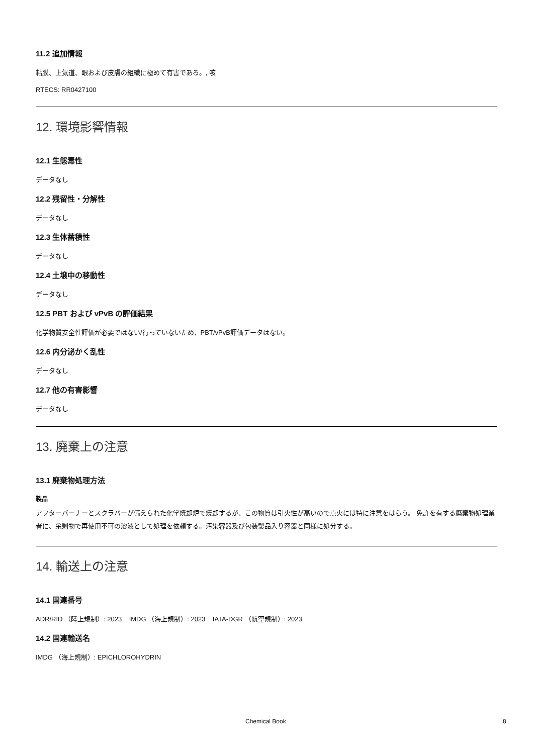11.2 追加情報
粘膜、上気道、眼および皮膚の組織に極めて有害である。, 咳
RTECS: RR0427100
12. 環境影響情報
12.1 生態毒性
データなし
12.2 残留性・分解性
データなし
12.3 生体蓄積性
データなし
12.4 土壌中の移動性
データなし
12.5 PBT および vPvB の評価結果
化学物質安全性評価が必要ではない/行っていないため、PBT/vPvB評価データはない。
12.6 内分泌かく乱性
データなし
12.7 他の有害影響
データなし
13. 廃棄上の注意
13.1 廃棄物処理方法
製品
アフターバーナーとスクラバーが備えられた化学焼却炉で焼却するが、この物質は引火性が高いので点火には特に注意をはらう。 免許を有する廃棄物処理業者に、余剰物で再使用不可の溶液として処理を依頼する。汚染容器及び包装製品入り容器と同様に処分する。
14. 輸送上の注意
14.1 国連番号
ADR/RID （陸上規制）: 2023 IMDG （海上規制）: 2023 IATA-DGR （航空規制）: 2023
14.2 国連輸送名
IMDG （海上規制）: EPICHLOROHYDRIN
Chemical Book 8